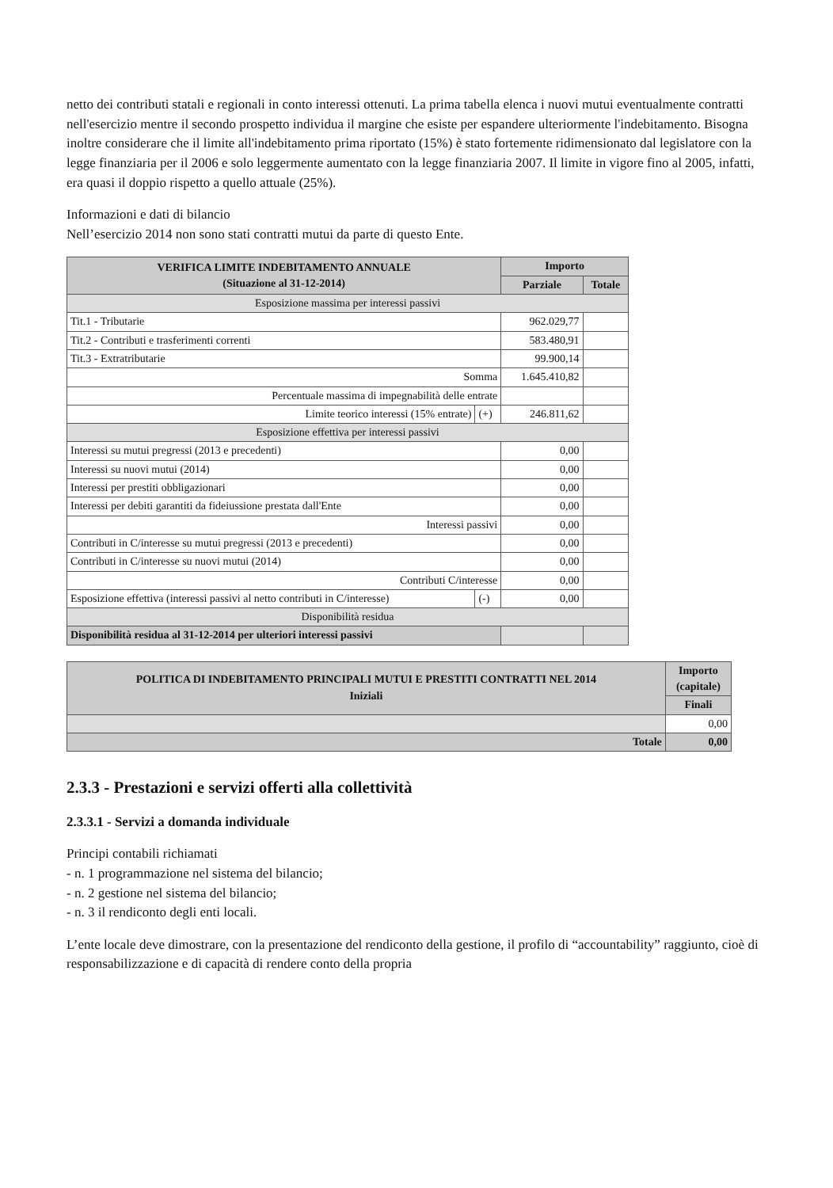netto dei contributi statali e regionali in conto interessi ottenuti. La prima tabella elenca i nuovi mutui eventualmente contratti nell'esercizio mentre il secondo prospetto individua il margine che esiste per espandere ulteriormente l'indebitamento. Bisogna inoltre considerare che il limite all'indebitamento prima riportato (15%) è stato fortemente ridimensionato dal legislatore con la legge finanziaria per il 2006 e solo leggermente aumentato con la legge finanziaria 2007. Il limite in vigore fino al 2005, infatti, era quasi il doppio rispetto a quello attuale (25%).
Informazioni e dati di bilancio
Nell’esercizio 2014 non sono stati contratti mutui da parte di questo Ente.
| VERIFICA LIMITE INDEBITAMENTO ANNUALE (Situazione al 31-12-2014) | | Importo | |
| --- | --- | --- | --- |
| | | Parziale | Totale |
| Esposizione massima per interessi passivi | | | |
| Tit.1 - Tributarie | | 962.029,77 | |
| Tit.2 - Contributi e trasferimenti correnti | | 583.480,91 | |
| Tit.3 - Extratributarie | | 99.900,14 | |
| Somma | | 1.645.410,82 | |
| Percentuale massima di impegnabilità delle entrate | | | |
| Limite teorico interessi (15% entrate) | (+) | 246.811,62 | |
| Esposizione effettiva per interessi passivi | | | |
| Interessi su mutui pregressi (2013 e precedenti) | | 0,00 | |
| Interessi su nuovi mutui (2014) | | 0,00 | |
| Interessi per prestiti obbligazionari | | 0,00 | |
| Interessi per debiti garantiti da fideiussione prestata dall'Ente | | 0,00 | |
| Interessi passivi | | 0,00 | |
| Contributi in C/interesse su mutui pregressi (2013 e precedenti) | | 0,00 | |
| Contributi in C/interesse su nuovi mutui (2014) | | 0,00 | |
| Contributi C/interesse | | 0,00 | |
| Esposizione effettiva (interessi passivi al netto contributi in C/interesse) | (-) | 0,00 | |
| Disponibilità residua | | | |
| Disponibilità residua al 31-12-2014 per ulteriori interessi passivi | | | |
| POLITICA DI INDEBITAMENTO PRINCIPALI MUTUI E PRESTITI CONTRATTI NEL 2014 Iniziali | Importo (capitale) |
| --- | --- |
| | Finali |
| | 0,00 |
| Totale | 0,00 |
2.3.3 - Prestazioni e servizi offerti alla collettività
2.3.3.1 - Servizi a domanda individuale
Principi contabili richiamati
- n. 1 programmazione nel sistema del bilancio;
- n. 2 gestione nel sistema del bilancio;
- n. 3 il rendiconto degli enti locali.
L’ente locale deve dimostrare, con la presentazione del rendiconto della gestione, il profilo di “accountability” raggiunto, cioè di responsabilizzazione e di capacità di rendere conto della propria